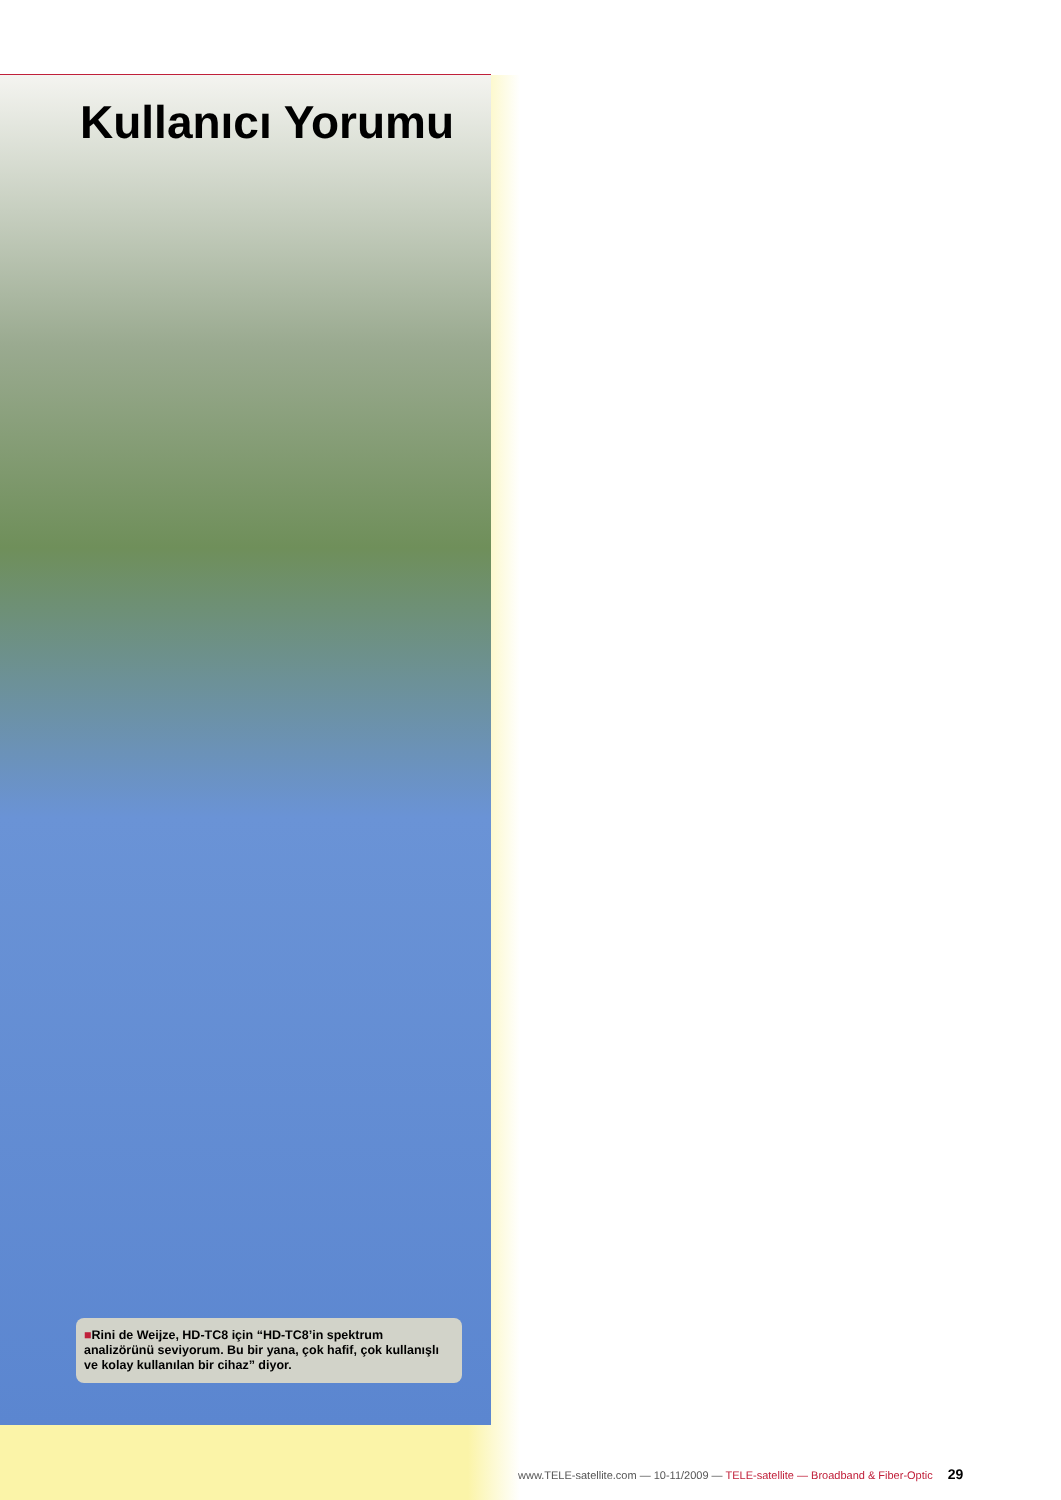Kullanıcı Yorumu
■Rini de Weijze, HD-TC8 için “HD-TC8’in spektrum analizörünü seviyorum. Bu bir yana, çok hafif, çok kullanışlı ve kolay kullanılan bir cihaz” diyor.
www.TELE-satellite.com — 10-11/2009 — TELE-satellite — Broadband & Fiber-Optic 29